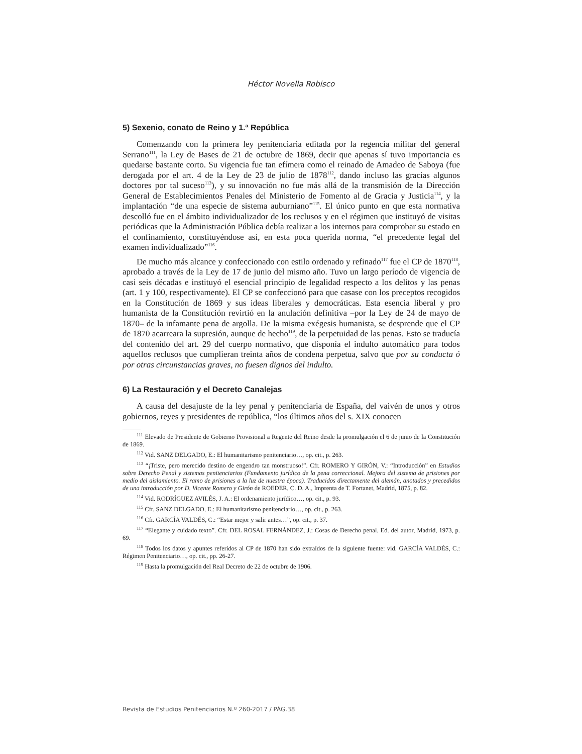Héctor Novella Robisco
5) Sexenio, conato de Reino y 1.ª República
Comenzando con la primera ley penitenciaria editada por la regencia militar del general Serrano<sup>111</sup>, la Ley de Bases de 21 de octubre de 1869, decir que apenas sí tuvo importancia es quedarse bastante corto. Su vigencia fue tan efímera como el reinado de Amadeo de Saboya (fue derogada por el art. 4 de la Ley de 23 de julio de 1878<sup>112</sup>, dando incluso las gracias algunos doctores por tal suceso<sup>113</sup>), y su innovación no fue más allá de la transmisión de la Dirección General de Establecimientos Penales del Ministerio de Fomento al de Gracia y Justicia<sup>114</sup>, y la implantación “de una especie de sistema auburniano”<sup>115</sup>. El único punto en que esta normativa descolló fue en el ámbito individualizador de los reclusos y en el régimen que instituyó de visitas periódicas que la Administración Pública debía realizar a los internos para comprobar su estado en el confinamiento, constituyéndose así, en esta poca querida norma, “el precedente legal del examen individualizado”<sup>116</sup>.
De mucho más alcance y confeccionado con estilo ordenado y refinado<sup>117</sup> fue el CP de 1870<sup>118</sup>, aprobado a través de la Ley de 17 de junio del mismo año. Tuvo un largo período de vigencia de casi seis décadas e instituyó el esencial principio de legalidad respecto a los delitos y las penas (art. 1 y 100, respectivamente). El CP se confeccionó para que casase con los preceptos recogidos en la Constitución de 1869 y sus ideas liberales y democráticas. Esta esencia liberal y pro humanista de la Constitución revirtió en la anulación definitiva –por la Ley de 24 de mayo de 1870– de la infamante pena de argolla. De la misma exégesis humanista, se desprende que el CP de 1870 acarreara la supresión, aunque de hecho<sup>119</sup>, de la perpetuidad de las penas. Esto se traducía del contenido del art. 29 del cuerpo normativo, que disponía el indulto automático para todos aquellos reclusos que cumplieran treinta años de condena perpetua, salvo que por su conducta ó por otras circunstancias graves, no fuesen dignos del indulto.
6) La Restauración y el Decreto Canalejas
A causa del desajuste de la ley penal y penitenciaria de España, del vaivén de unos y otros gobiernos, reyes y presidentes de república, “los últimos años del s. XIX conocen
<sup>111</sup> Elevado de Presidente de Gobierno Provisional a Regente del Reino desde la promulgación el 6 de junio de la Constitución de 1869.
<sup>112</sup> Vid. SANZ DELGADO, E.: El humanitarismo penitenciario…, op. cit., p. 263.
<sup>113</sup> “¡Triste, pero merecido destino de engendro tan monstruoso!”. Cfr. ROMERO Y GIRÓN, V.: “Introducción” en Estudios sobre Derecho Penal y sistemas penitenciarios (Fundamento jurídico de la pena correccional. Mejora del sistema de prisiones por medio del aislamiento. El ramo de prisiones a la luz de nuestra época). Traducidos directamente del alemán, anotados y precedidos de una introducción por D. Vicente Romero y Girón de ROEDER, C. D. A., Imprenta de T. Fortanet, Madrid, 1875, p. 82.
<sup>114</sup> Vid. RODRÍGUEZ AVILÉS, J. A.: El ordenamiento jurídico…, op. cit., p. 93.
<sup>115</sup> Cfr. SANZ DELGADO, E.: El humanitarismo penitenciario…, op. cit., p. 263.
<sup>116</sup> Cfr. GARCÍA VALDÉS, C.: “Estar mejor y salir antes…”, op. cit., p. 37.
<sup>117</sup> “Elegante y cuidado texto”. Cfr. DEL ROSAL FERNÁNDEZ, J.: Cosas de Derecho penal. Ed. del autor, Madrid, 1973, p. 69.
<sup>118</sup> Todos los datos y apuntes referidos al CP de 1870 han sido extraídos de la siguiente fuente: vid. GARCÍA VALDÉS, C.: Régimen Penitenciario…, op. cit., pp. 26-27.
<sup>119</sup> Hasta la promulgación del Real Decreto de 22 de octubre de 1906.
Revista de Estudios Penitenciarios N.º 260-2017 / PÁG.38